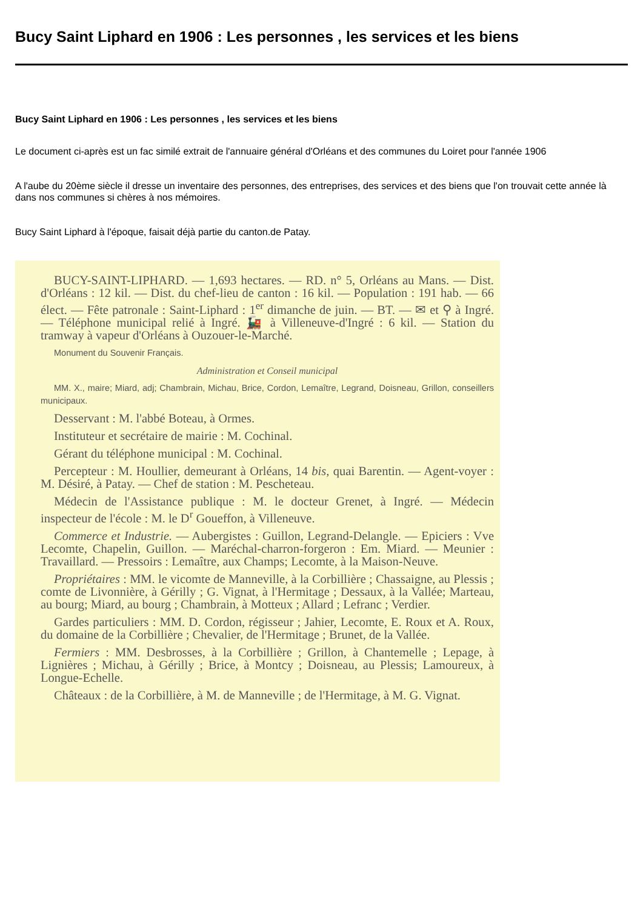Bucy Saint Liphard en 1906 : Les personnes , les services et les biens
Bucy Saint Liphard en 1906 : Les personnes , les services et les biens
Le document ci-après est un fac similé extrait de l'annuaire général d'Orléans et des communes du Loiret pour l'année 1906
A l'aube du 20ème siècle il dresse un inventaire des personnes, des entreprises, des services et des biens que l'on trouvait cette année là dans nos communes si chères à nos mémoires.
Bucy Saint Liphard à l'époque, faisait déjà partie du canton.de Patay.
BUCY-SAINT-LIPHARD. — 1,693 hectares. — RD. n° 5, Orléans au Mans. — Dist. d'Orléans : 12 kil. — Dist. du chef-lieu de canton : 16 kil. — Population : 191 hab. — 66 élect. — Fête patronale : Saint-Liphard : 1<sup>er</sup> dimanche de juin. — BT. — ✉ et ⚲ à Ingré. — Téléphone municipal relié à Ingré. 🚂 à Villeneuve-d'Ingré : 6 kil. — Station du tramway à vapeur d'Orléans à Ouzouer-le-Marché.
Monument du Souvenir Français.
Administration et Conseil municipal
MM. X., maire; Miard, adj; Chambrain, Michau, Brice, Cordon, Lemaître, Legrand, Doisneau, Grillon, conseillers municipaux.
Desservant : M. l'abbé Boteau, à Ormes.
Instituteur et secrétaire de mairie : M. Cochinal.
Gérant du téléphone municipal : M. Cochinal.
Percepteur : M. Houllier, demeurant à Orléans, 14 bis, quai Barentin. — Agent-voyer : M. Désiré, à Patay. — Chef de station : M. Pescheteau.
Médecin de l'Assistance publique : M. le docteur Grenet, à Ingré. — Médecin inspecteur de l'école : M. le D<sup>r</sup> Goueffon, à Villeneuve.
Commerce et Industrie. — Aubergistes : Guillon, Legrand-Delangle. — Epiciers : Vve Lecomte, Chapelin, Guillon. — Maréchal-charron-forgeron : Em. Miard. — Meunier : Travaillard. — Pressoirs : Lemaître, aux Champs; Lecomte, à la Maison-Neuve.
Propriétaires : MM. le vicomte de Manneville, à la Corbillière ; Chassaigne, au Plessis ; comte de Livonnière, à Gérilly ; G. Vignat, à l'Hermitage ; Dessaux, à la Vallée; Marteau, au bourg; Miard, au bourg ; Chambrain, à Motteux ; Allard ; Lefranc ; Verdier.
Gardes particuliers : MM. D. Cordon, régisseur ; Jahier, Lecomte, E. Roux et A. Roux, du domaine de la Corbillière ; Chevalier, de l'Hermitage ; Brunet, de la Vallée.
Fermiers : MM. Desbrosses, à la Corbillière ; Grillon, à Chantemelle ; Lepage, à Lignières ; Michau, à Gérilly ; Brice, à Montcy ; Doisneau, au Plessis; Lamoureux, à Longue-Echelle.
Châteaux : de la Corbillière, à M. de Manneville ; de l'Hermitage, à M. G. Vignat.